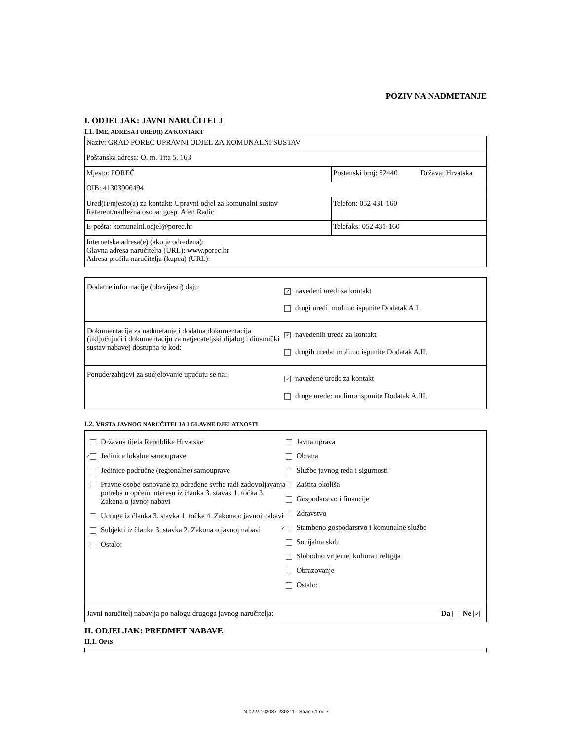POZIV NA NADMETANJE
I. ODJELJAK: JAVNI NARUČITELJ
I.1. IME, ADRESA I URED(I) ZA KONTAKT
| Naziv: GRAD POREČ UPRAVNI ODJEL ZA KOMUNALNI SUSTAV | | |
| Poštanska adresa: O. m. Tita 5. 163 | | |
| Mjesto: POREČ | Poštanski broj: 52440 | Država: Hrvatska |
| OIB: 41303906494 | | |
| Ured(i)/mjesto(a) za kontakt: Upravni odjel za komunalni sustav Referent/nadležna osoba: gosp. Alen Radic | Telefon: 052 431-160 | |
| E-pošta: komunalni.odjel@porec.hr | Telefaks: 052 431-160 | |
| Internetska adresa(e) (ako je određena): Glavna adresa naručitelja (URL): www.porec.hr Adresa profila naručitelja (kupca) (URL): | | |
Dodatne informacije (obavijesti) daju:
✓ navedeni uredi za kontakt
drugi uredi: molimo ispunite Dodatak A.I.
Dokumentacija za nadmetanje i dodatna dokumentacija (uključujući i dokumentaciju za natjecateljski dijalog i dinamički sustav nabave) dostupna je kod:
✓ navedenih ureda za kontakt
drugih ureda: molimo ispunite Dodatak A.II.
Ponude/zahtjevi za sudjelovanje upućuju se na:
✓ navedene urede za kontakt
druge urede: molimo ispunite Dodatak A.III.
I.2. VRSTA JAVNOG NARUČITELJA I GLAVNE DJELATNOSTI
Državna tijela Republike Hrvatske
✓ Jedinice lokalne samouprave
Jedinice područne (regionalne) samouprave
Pravne osobe osnovane za određene svrhe radi zadovoljavanja potreba u općem interesu iz članka 3. stavak 1. točka 3. Zakona o javnoj nabavi
Udruge iz članka 3. stavka 1. točke 4. Zakona o javnoj nabavi
Subjekti iz članka 3. stavka 2. Zakona o javnoj nabavi
Ostalo:
Javna uprava
Obrana
Službe javnog reda i sigurnosti
Zaštita okoliša
Gospodarstvo i financije
Zdravstvo
✓ Stambeno gospodarstvo i komunalne službe
Socijalna skrb
Slobodno vrijeme, kultura i religija
Obrazovanje
Ostalo:
Javni naručitelj nabavlja po nalogu drugoga javnog naručitelja: Da Ne ✓
II. ODJELJAK: PREDMET NABAVE
II.1. OPIS
N-02-V-108087-280211 - Strana 1 od 7